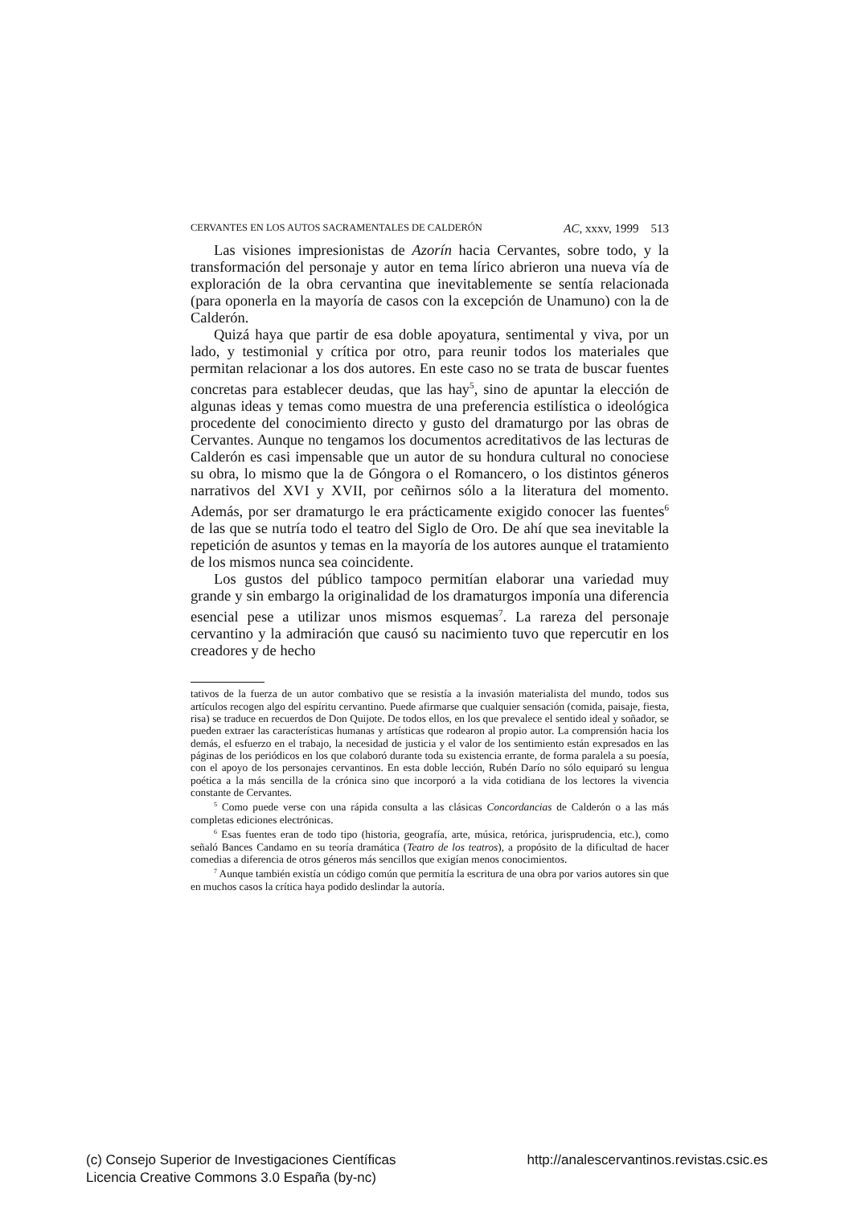CERVANTES EN LOS AUTOS SACRAMENTALES DE CALDERÓN AC, xxxv, 1999 513
Las visiones impresionistas de Azorín hacia Cervantes, sobre todo, y la transformación del personaje y autor en tema lírico abrieron una nueva vía de exploración de la obra cervantina que inevitablemente se sentía relacionada (para oponerla en la mayoría de casos con la excepción de Unamuno) con la de Calderón.
Quizá haya que partir de esa doble apoyatura, sentimental y viva, por un lado, y testimonial y crítica por otro, para reunir todos los materiales que permitan relacionar a los dos autores. En este caso no se trata de buscar fuentes concretas para establecer deudas, que las hay<sup>5</sup>, sino de apuntar la elección de algunas ideas y temas como muestra de una preferencia estilística o ideológica procedente del conocimiento directo y gusto del dramaturgo por las obras de Cervantes. Aunque no tengamos los documentos acreditativos de las lecturas de Calderón es casi impensable que un autor de su hondura cultural no conociese su obra, lo mismo que la de Góngora o el Romancero, o los distintos géneros narrativos del XVI y XVII, por ceñirnos sólo a la literatura del momento. Además, por ser dramaturgo le era prácticamente exigido conocer las fuentes<sup>6</sup> de las que se nutría todo el teatro del Siglo de Oro. De ahí que sea inevitable la repetición de asuntos y temas en la mayoría de los autores aunque el tratamiento de los mismos nunca sea coincidente.
Los gustos del público tampoco permitían elaborar una variedad muy grande y sin embargo la originalidad de los dramaturgos imponía una diferencia esencial pese a utilizar unos mismos esquemas<sup>7</sup>. La rareza del personaje cervantino y la admiración que causó su nacimiento tuvo que repercutir en los creadores y de hecho
tativos de la fuerza de un autor combativo que se resistía a la invasión materialista del mundo, todos sus artículos recogen algo del espíritu cervantino. Puede afirmarse que cualquier sensación (comida, paisaje, fiesta, risa) se traduce en recuerdos de Don Quijote. De todos ellos, en los que prevalece el sentido ideal y soñador, se pueden extraer las características humanas y artísticas que rodearon al propio autor. La comprensión hacia los demás, el esfuerzo en el trabajo, la necesidad de justicia y el valor de los sentimiento están expresados en las páginas de los periódicos en los que colaboró durante toda su existencia errante, de forma paralela a su poesía, con el apoyo de los personajes cervantinos. En esta doble lección, Rubén Darío no sólo equiparó su lengua poética a la más sencilla de la crónica sino que incorporó a la vida cotidiana de los lectores la vivencia constante de Cervantes.
<sup>5</sup> Como puede verse con una rápida consulta a las clásicas Concordancias de Calderón o a las más completas ediciones electrónicas.
<sup>6</sup> Esas fuentes eran de todo tipo (historia, geografía, arte, música, retórica, jurisprudencia, etc.), como señaló Bances Candamo en su teoría dramática (Teatro de los teatros), a propósito de la dificultad de hacer comedias a diferencia de otros géneros más sencillos que exigían menos conocimientos.
<sup>7</sup> Aunque también existía un código común que permitía la escritura de una obra por varios autores sin que en muchos casos la crítica haya podido deslindar la autoría.
(c) Consejo Superior de Investigaciones Científicas
Licencia Creative Commons 3.0 España (by-nc)
http://analescervantinos.revistas.csic.es